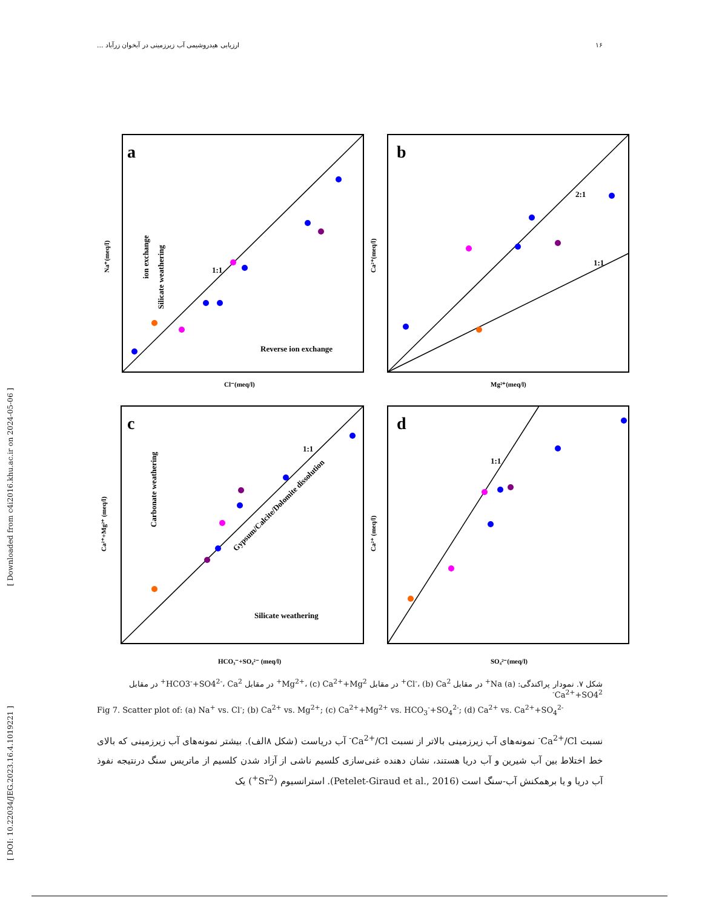۱۶ ارزیابی هیدروشیمی آب زیرزمینی در آبخوان زرآباد ...
[ DOI: 10.22034/JEG.2023.16.4.1019221 ] [ Downloaded from c4i2016.khu.ac.ir on 2024-05-06 ]
a
Reverse ion exchange
1:1
Cl⁻(meq/l)
Na⁺(meq/l)
ion exchange
Silicate weathering
b
2:1
1:1
Mg²⁺(meq/l)
Ca²⁺(meq/l)
c
Silicate weathering
1:1
Gypsum/Calcite/Dolomite dissolution
HCO₃⁻+SO₄²⁻ (meq/l)
Ca²⁺+Mg²⁺ (meq/l)
Carbonate weathering
d
1:1
SO₄²⁻(meq/l)
Ca²⁺ (meq/l)
شکل ۷. نمودار پراکندگی: (a) Na<sup>+</sup> در مقابل Cl<sup>-</sup>، (b) Ca<sup>2+</sup> در مقابل Mg<sup>2+</sup>، (c) Ca<sup>2+</sup>+Mg<sup>2+</sup> در مقابل HCO3<sup>-</sup>+SO4<sup>2-</sup>، Ca<sup>2+</sup> در مقابل Ca<sup>2+</sup>+SO4<sup>2-</sup>
Fig 7. Scatter plot of: (a) Na<sup>+</sup> vs. Cl<sup>-</sup>; (b) Ca<sup>2+</sup> vs. Mg<sup>2+</sup>; (c) Ca<sup>2+</sup>+Mg<sup>2+</sup> vs. HCO<sub>3</sub><sup>-</sup>+SO<sub>4</sub><sup>2-</sup>; (d) Ca<sup>2+</sup> vs. Ca<sup>2+</sup>+SO<sub>4</sub><sup>2-</sup>
نسبت Ca<sup>2+</sup>/Cl<sup>-</sup> نمونه‌های آب زیرزمینی بالاتر از نسبت Ca<sup>2+</sup>/Cl<sup>-</sup> آب دریاست (شکل ۸الف). بیشتر نمونه‌های آب زیرزمینی که بالای خط اختلاط بین آب شیرین و آب دریا هستند، نشان دهنده غنی‌سازی کلسیم ناشی از آزاد شدن کلسیم از ماتریس سنگ درنتیجه نفوذ آب دریا و یا برهمکنش آب-سنگ است (Petelet-Giraud et al., 2016). استرانسیوم (Sr<sup>2+</sup>) یک